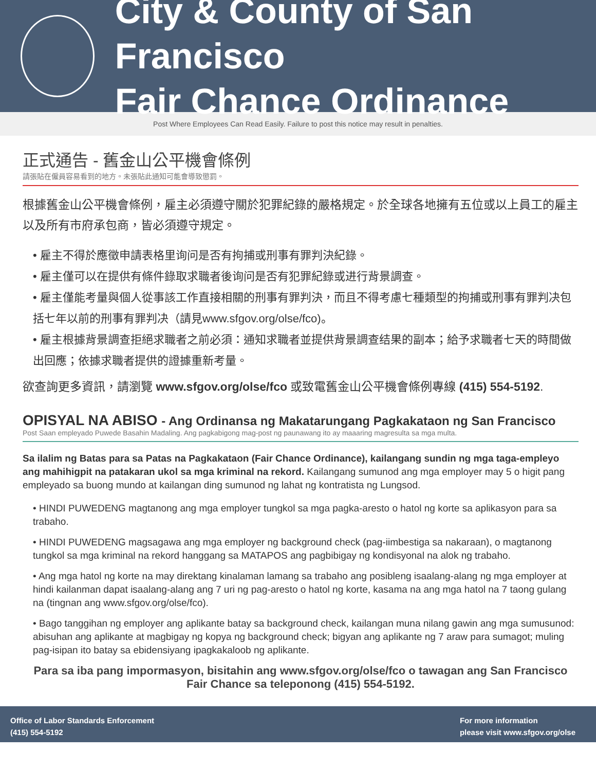City & County of San Francisco
Fair Chance Ordinance
Post Where Employees Can Read Easily. Failure to post this notice may result in penalties.
正式通告 - 舊金山公平機會條例
請張貼在僱員容易看到的地方。未張貼此通知可能會導致懲罰。
根據舊金山公平機會條例，雇主必須遵守關於犯罪紀錄的嚴格規定。於全球各地擁有五位或以上員工的雇主以及所有市府承包商，皆必須遵守規定。
• 雇主不得於應徵申請表格里询问是否有拘捕或刑事有罪判決紀錄。
• 雇主僅可以在提供有條件錄取求職者後询问是否有犯罪紀錄或进行背景調查。
• 雇主僅能考量與個人從事該工作直接相關的刑事有罪判決，而且不得考慮七種類型的拘捕或刑事有罪判决包括七年以前的刑事有罪判决（請見www.sfgov.org/olse/fco)。
• 雇主根據背景調查拒絕求職者之前必須：通知求職者並提供背景調查结果的副本；給予求職者七天的時間做出回應；依據求職者提供的證據重新考量。
欲查詢更多資訊，請瀏覽 www.sfgov.org/olse/fco 或致電舊金山公平機會條例專線 (415) 554-5192.
OPISYAL NA ABISO - Ang Ordinansa ng Makatarungang Pagkakataon ng San Francisco
Post Saan empleyado Puwede Basahin Madaling. Ang pagkabigong mag-post ng paunawang ito ay maaaring magresulta sa mga multa.
Sa ilalim ng Batas para sa Patas na Pagkakataon (Fair Chance Ordinance), kailangang sundin ng mga taga-empleyo ang mahihigpit na patakaran ukol sa mga kriminal na rekord. Kailangang sumunod ang mga employer may 5 o higit pang empleyado sa buong mundo at kailangan ding sumunod ng lahat ng kontratista ng Lungsod.
• HINDI PUWEDENG magtanong ang mga employer tungkol sa mga pagka-aresto o hatol ng korte sa aplikasyon para sa trabaho.
• HINDI PUWEDENG magsagawa ang mga employer ng background check (pag-iimbestiga sa nakaraan), o magtanong tungkol sa mga kriminal na rekord hanggang sa MATAPOS ang pagbibigay ng kondisyonal na alok ng trabaho.
• Ang mga hatol ng korte na may direktang kinalaman lamang sa trabaho ang posibleng isaalang-alang ng mga employer at hindi kailanman dapat isaalang-alang ang 7 uri ng pag-aresto o hatol ng korte, kasama na ang mga hatol na 7 taong gulang na (tingnan ang www.sfgov.org/olse/fco).
• Bago tanggihan ng employer ang aplikante batay sa background check, kailangan muna nilang gawin ang mga sumusunod: abisuhan ang aplikante at magbigay ng kopya ng background check; bigyan ang aplikante ng 7 araw para sumagot; muling pag-isipan ito batay sa ebidensiyang ipagkakaloob ng aplikante.
Para sa iba pang impormasyon, bisitahin ang www.sfgov.org/olse/fco o tawagan ang San Francisco
Fair Chance sa teleponong (415) 554-5192.
Office of Labor Standards Enforcement
(415) 554-5192
For more information
please visit www.sfgov.org/olse